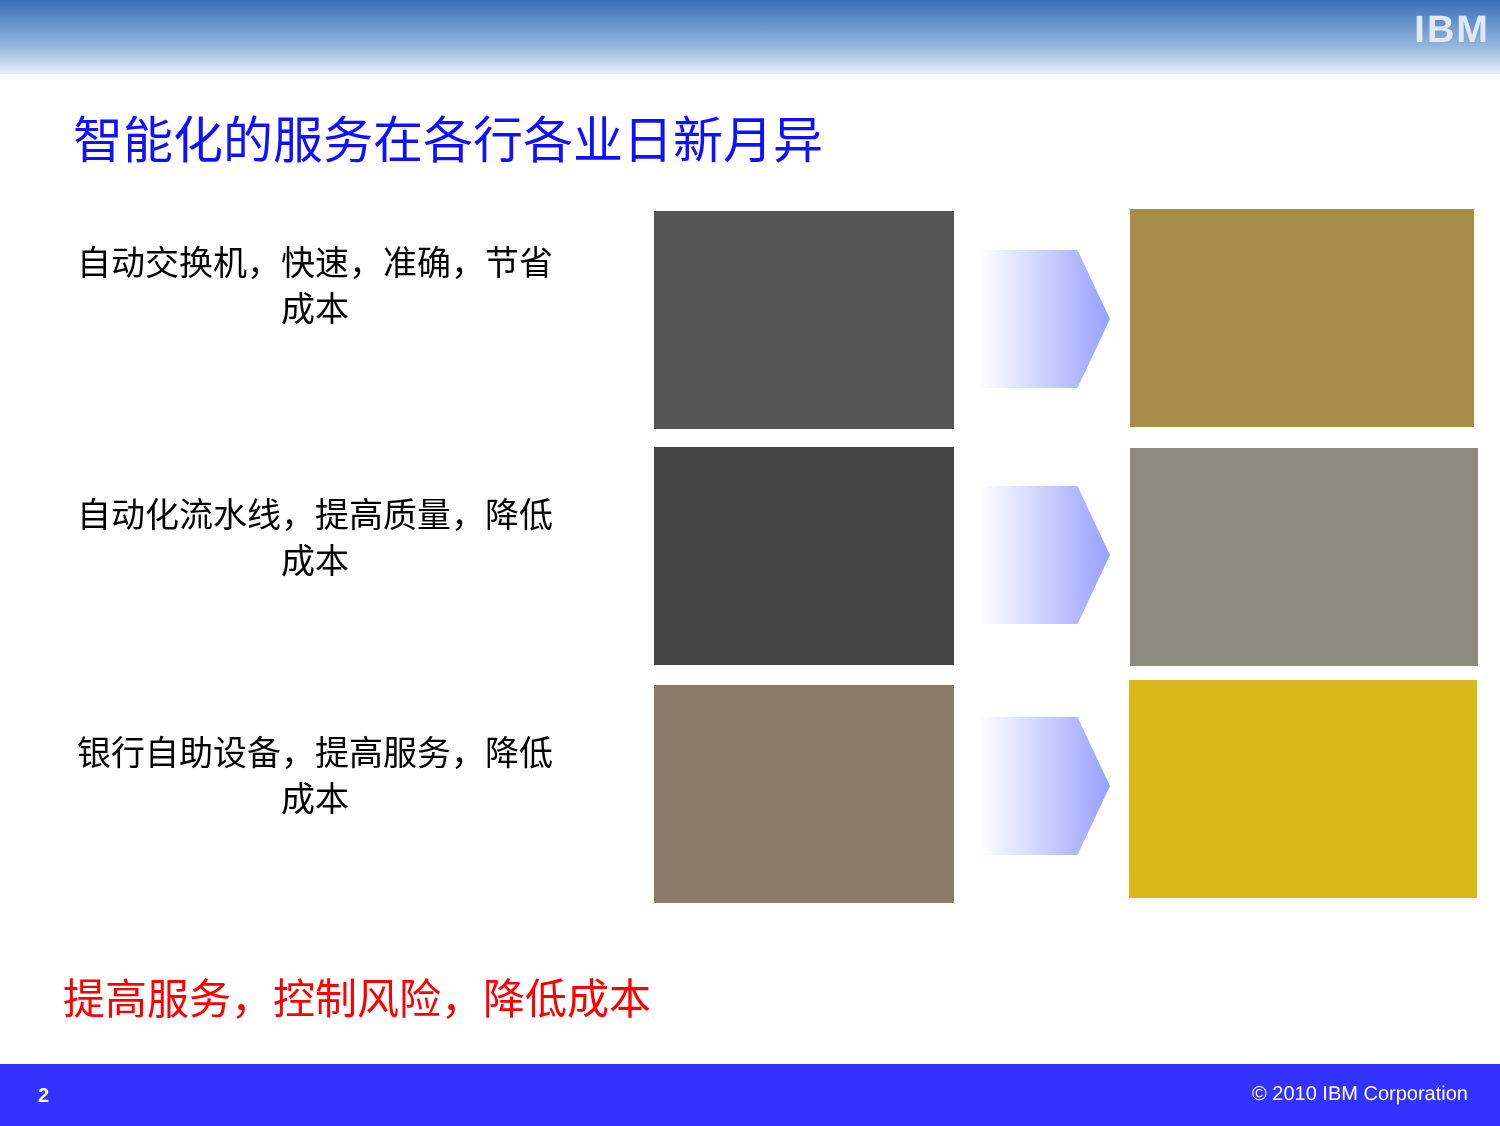IBM
智能化的服务在各行各业日新月异
自动交换机，快速，准确，节省成本
自动化流水线，提高质量，降低成本
银行自助设备，提高服务，降低成本
提高服务，控制风险，降低成本
2 © 2010 IBM Corporation